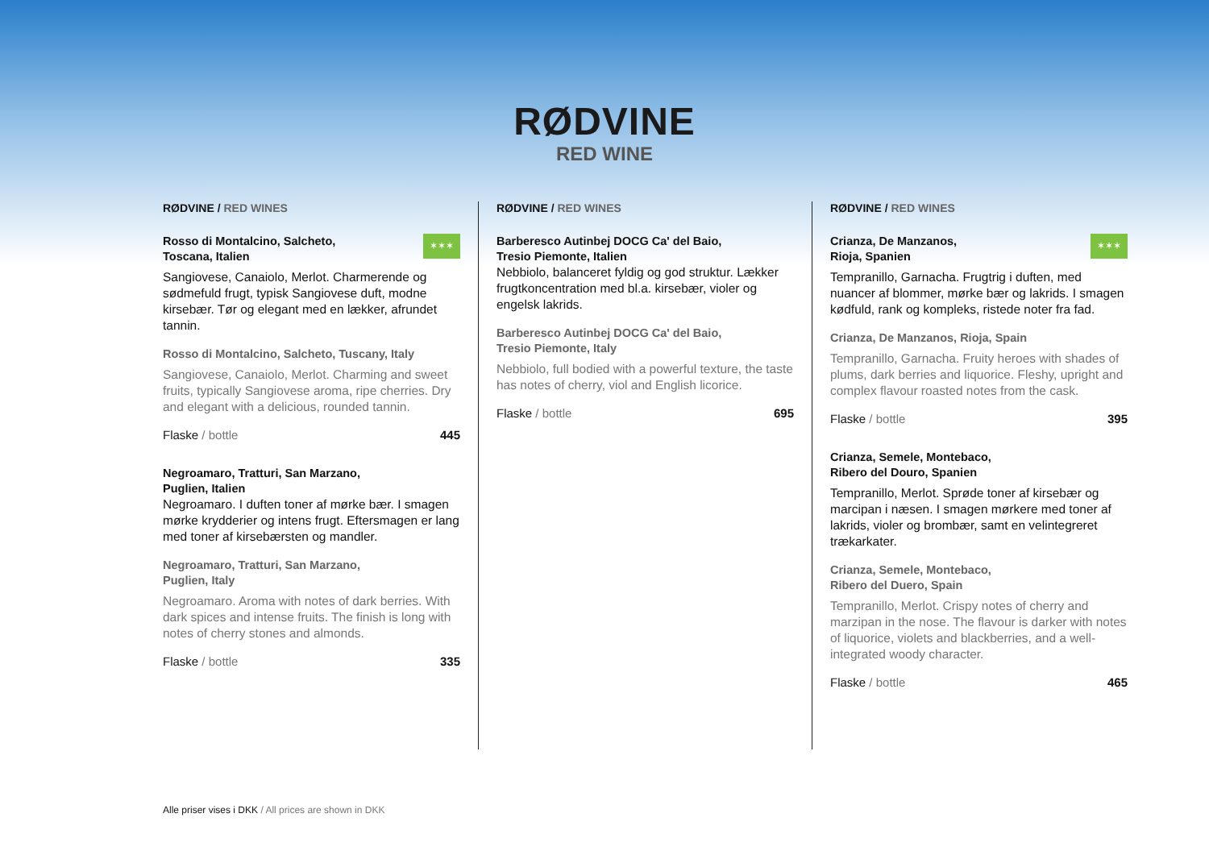RØDVINE
RED WINE
RØDVINE / RED WINES
✶✶✶
Rosso di Montalcino, Salcheto,
Toscana, Italien
Sangiovese, Canaiolo, Merlot. Charmerende og sødmefuld frugt, typisk Sangiovese duft, modne kirsebær. Tør og elegant med en lækker, afrundet tannin.
Rosso di Montalcino, Salcheto, Tuscany, Italy
Sangiovese, Canaiolo, Merlot. Charming and sweet fruits, typically Sangiovese aroma, ripe cherries. Dry and elegant with a delicious, rounded tannin.
Flaske / bottle 445
Negroamaro, Tratturi, San Marzano,
Puglien, Italien
Negroamaro. I duften toner af mørke bær. I smagen mørke krydderier og intens frugt. Eftersmagen er lang med toner af kirsebærsten og mandler.
Negroamaro, Tratturi, San Marzano,
Puglien, Italy
Negroamaro. Aroma with notes of dark berries. With dark spices and intense fruits. The finish is long with notes of cherry stones and almonds.
Flaske / bottle 335
RØDVINE / RED WINES
Barberesco Autinbej DOCG Ca' del Baio,
Tresio Piemonte, Italien
Nebbiolo, balanceret fyldig og god struktur. Lækker frugtkoncentration med bl.a. kirsebær, violer og engelsk lakrids.
Barberesco Autinbej DOCG Ca' del Baio,
Tresio Piemonte, Italy
Nebbiolo, full bodied with a powerful texture, the taste has notes of cherry, viol and English licorice.
Flaske / bottle 695
RØDVINE / RED WINES
✶✶✶
Crianza, De Manzanos,
Rioja, Spanien
Tempranillo, Garnacha. Frugtrig i duften, med nuancer af blommer, mørke bær og lakrids. I smagen kødfuld, rank og kompleks, ristede noter fra fad.
Crianza, De Manzanos, Rioja, Spain
Tempranillo, Garnacha. Fruity heroes with shades of plums, dark berries and liquorice. Fleshy, upright and complex flavour roasted notes from the cask.
Flaske / bottle 395
Crianza, Semele, Montebaco,
Ribero del Douro, Spanien
Tempranillo, Merlot. Sprøde toner af kirsebær og marcipan i næsen. I smagen mørkere med toner af lakrids, violer og brombær, samt en velintegreret trækarkater.
Crianza, Semele, Montebaco,
Ribero del Duero, Spain
Tempranillo, Merlot. Crispy notes of cherry and marzipan in the nose. The flavour is darker with notes of liquorice, violets and blackberries, and a well-integrated woody character.
Flaske / bottle 465
Alle priser vises i DKK / All prices are shown in DKK